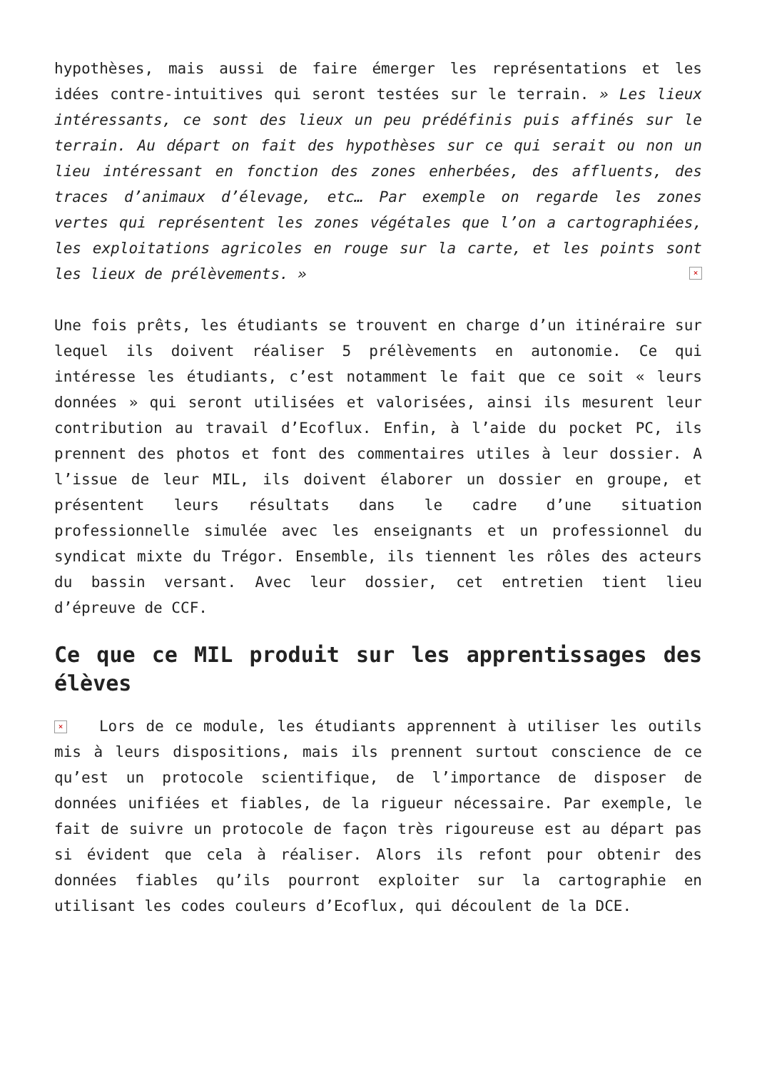hypothèses, mais aussi de faire émerger les représentations et les idées contre-intuitives qui seront testées sur le terrain. » Les lieux intéressants, ce sont des lieux un peu prédéfinis puis affinés sur le terrain. Au départ on fait des hypothèses sur ce qui serait ou non un lieu intéressant en fonction des zones enherbées, des affluents, des traces d’animaux d’élevage, etc… Par exemple on regarde les zones vertes qui représentent les zones végétales que l’on a cartographiées, les exploitations agricoles en rouge sur la carte, et les points sont les lieux de prélèvements. » ×
Une fois prêts, les étudiants se trouvent en charge d’un itinéraire sur lequel ils doivent réaliser 5 prélèvements en autonomie. Ce qui intéresse les étudiants, c’est notamment le fait que ce soit « leurs données » qui seront utilisées et valorisées, ainsi ils mesurent leur contribution au travail d’Ecoflux. Enfin, à l’aide du pocket PC, ils prennent des photos et font des commentaires utiles à leur dossier. A l’issue de leur MIL, ils doivent élaborer un dossier en groupe, et présentent leurs résultats dans le cadre d’une situation professionnelle simulée avec les enseignants et un professionnel du syndicat mixte du Trégor. Ensemble, ils tiennent les rôles des acteurs du bassin versant. Avec leur dossier, cet entretien tient lieu d’épreuve de CCF.
Ce que ce MIL produit sur les apprentissages des élèves
× Lors de ce module, les étudiants apprennent à utiliser les outils mis à leurs dispositions, mais ils prennent surtout conscience de ce qu’est un protocole scientifique, de l’importance de disposer de données unifiées et fiables, de la rigueur nécessaire. Par exemple, le fait de suivre un protocole de façon très rigoureuse est au départ pas si évident que cela à réaliser. Alors ils refont pour obtenir des données fiables qu’ils pourront exploiter sur la cartographie en utilisant les codes couleurs d’Ecoflux, qui découlent de la DCE.